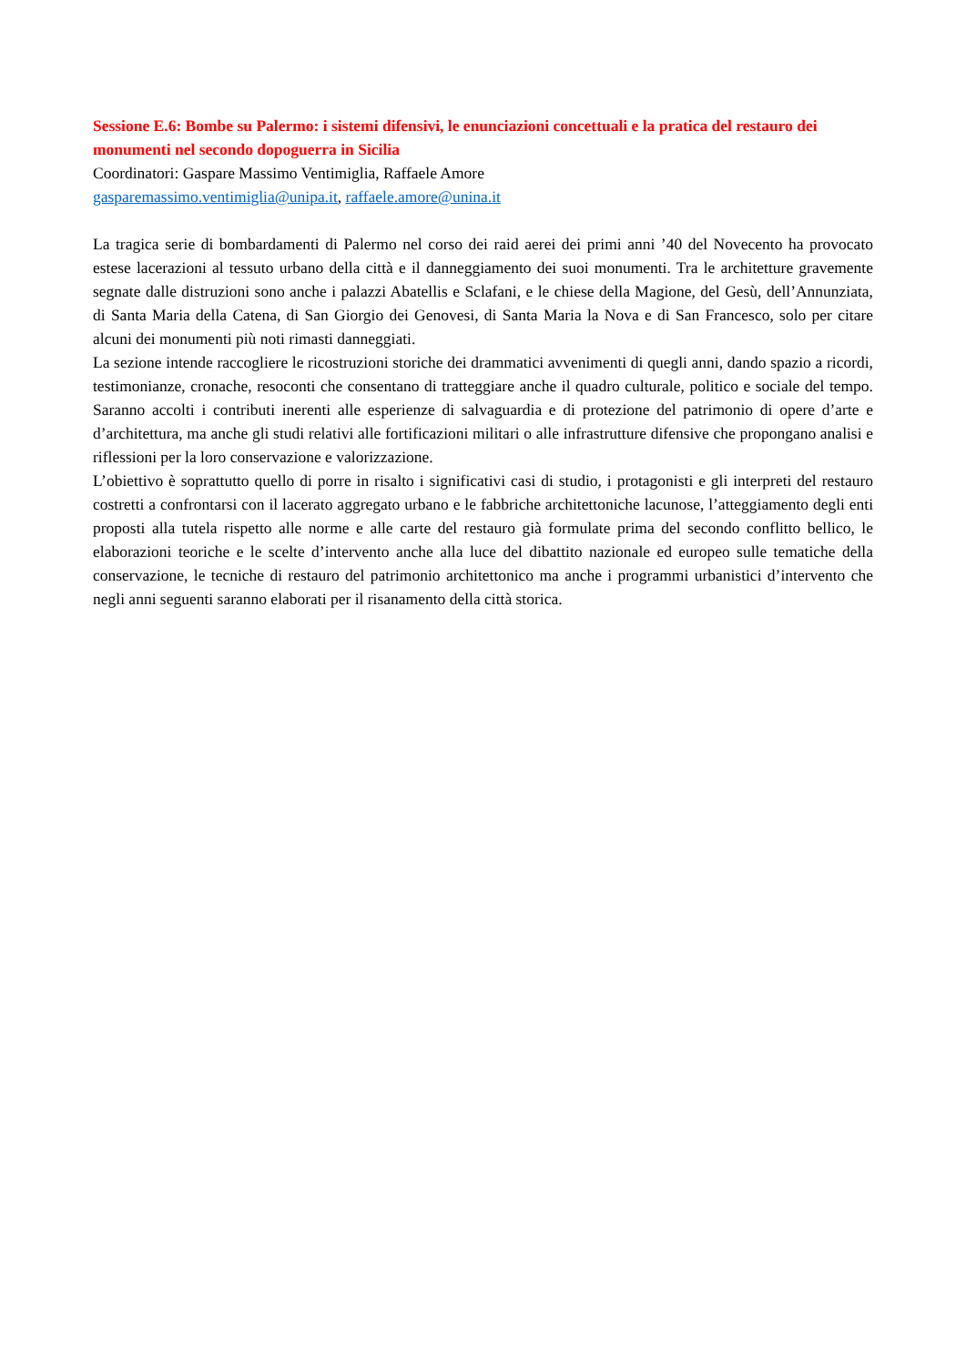Sessione E.6: Bombe su Palermo: i sistemi difensivi, le enunciazioni concettuali e la pratica del restauro dei monumenti nel secondo dopoguerra in Sicilia
Coordinatori: Gaspare Massimo Ventimiglia, Raffaele Amore
gasparemassimo.ventimiglia@unipa.it, raffaele.amore@unina.it
La tragica serie di bombardamenti di Palermo nel corso dei raid aerei dei primi anni ’40 del Novecento ha provocato estese lacerazioni al tessuto urbano della città e il danneggiamento dei suoi monumenti. Tra le architetture gravemente segnate dalle distruzioni sono anche i palazzi Abatellis e Sclafani, e le chiese della Magione, del Gesù, dell’Annunziata, di Santa Maria della Catena, di San Giorgio dei Genovesi, di Santa Maria la Nova e di San Francesco, solo per citare alcuni dei monumenti più noti rimasti danneggiati.
La sezione intende raccogliere le ricostruzioni storiche dei drammatici avvenimenti di quegli anni, dando spazio a ricordi, testimonianze, cronache, resoconti che consentano di tratteggiare anche il quadro culturale, politico e sociale del tempo. Saranno accolti i contributi inerenti alle esperienze di salvaguardia e di protezione del patrimonio di opere d’arte e d’architettura, ma anche gli studi relativi alle fortificazioni militari o alle infrastrutture difensive che propongano analisi e riflessioni per la loro conservazione e valorizzazione.
L’obiettivo è soprattutto quello di porre in risalto i significativi casi di studio, i protagonisti e gli interpreti del restauro costretti a confrontarsi con il lacerato aggregato urbano e le fabbriche architettoniche lacunose, l’atteggiamento degli enti proposti alla tutela rispetto alle norme e alle carte del restauro già formulate prima del secondo conflitto bellico, le elaborazioni teoriche e le scelte d’intervento anche alla luce del dibattito nazionale ed europeo sulle tematiche della conservazione, le tecniche di restauro del patrimonio architettonico ma anche i programmi urbanistici d’intervento che negli anni seguenti saranno elaborati per il risanamento della città storica.